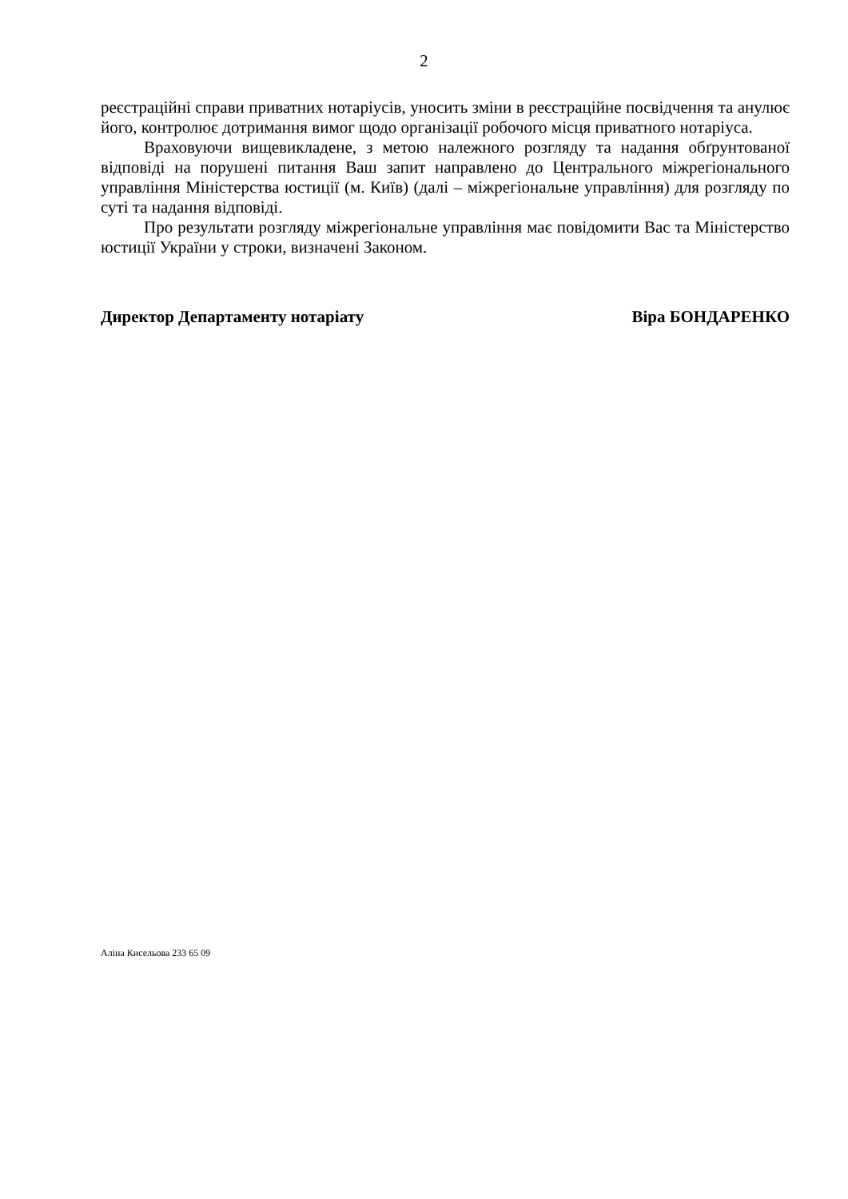2
реєстраційні справи приватних нотаріусів, уносить зміни в реєстраційне посвідчення та анулює його, контролює дотримання вимог щодо організації робочого місця приватного нотаріуса.
Враховуючи вищевикладене, з метою належного розгляду та надання обґрунтованої відповіді на порушені питання Ваш запит направлено до Центрального міжрегіонального управління Міністерства юстиції (м. Київ) (далі – міжрегіональне управління) для розгляду по суті та надання відповіді.
Про результати розгляду міжрегіональне управління має повідомити Вас та Міністерство юстиції України у строки, визначені Законом.
Директор Департаменту нотаріату Віра БОНДАРЕНКО
Аліна Кисельова 233 65 09